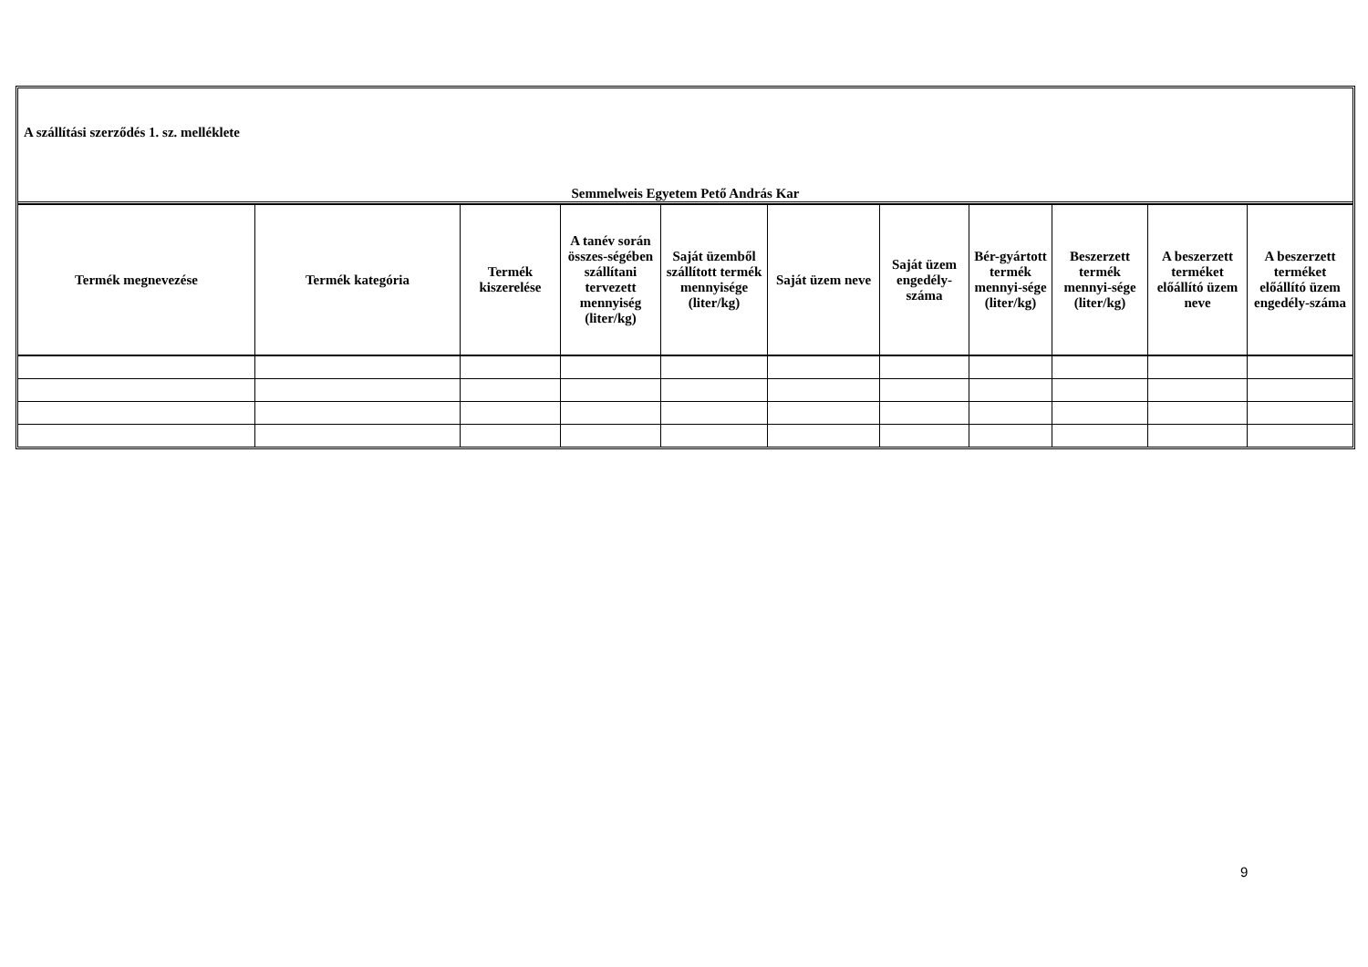A szállítási szerződés 1. sz. melléklete
Semmelweis Egyetem Pető András Kar
| Termék megnevezése | Termék kategória | Termék kiszerelése | A tanév során összes-ségében szállítani tervezett mennyiség (liter/kg) | Saját üzemből szállított termék mennyisége (liter/kg) | Saját üzem neve | Saját üzem engedély-száma | Bér-gyártott termék mennyi-sége (liter/kg) | Beszerzett termék mennyi-sége (liter/kg) | A beszerzett terméket előállító üzem neve | A beszerzett terméket előállító üzem engedély-száma |
| --- | --- | --- | --- | --- | --- | --- | --- | --- | --- | --- |
9